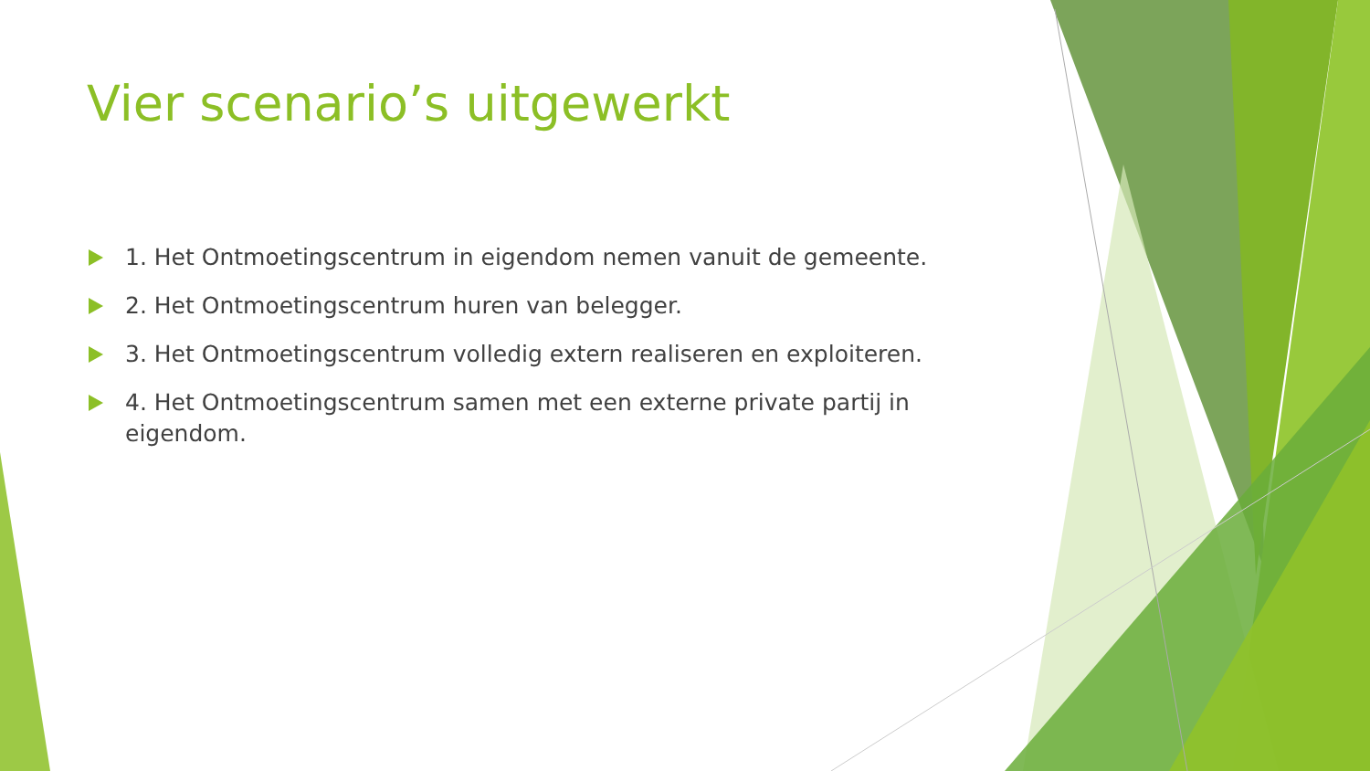Vier scenario’s uitgewerkt
1. Het Ontmoetingscentrum in eigendom nemen vanuit de gemeente.
2. Het Ontmoetingscentrum huren van belegger.
3. Het Ontmoetingscentrum volledig extern realiseren en exploiteren.
4. Het Ontmoetingscentrum samen met een externe private partij in eigendom.